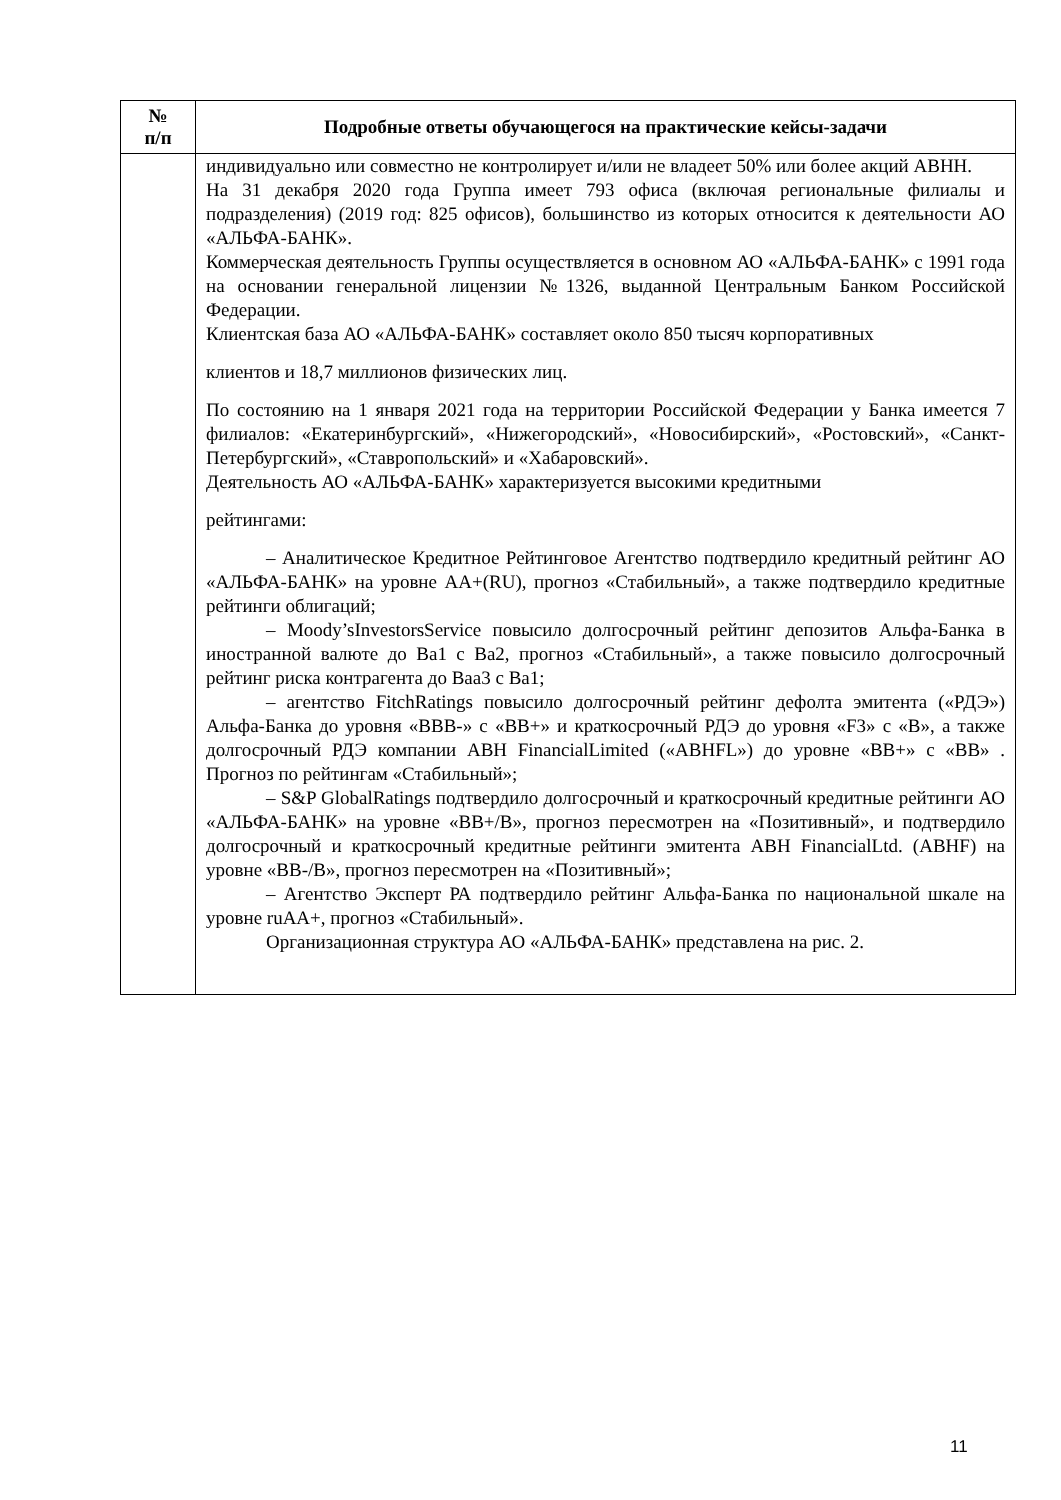| № п/п | Подробные ответы обучающегося на практические кейсы-задачи |
| --- | --- |
| | индивидуально или совместно не контролирует и/или не владеет 50% или более акций АВНН. На 31 декабря 2020 года Группа имеет 793 офиса (включая региональные филиалы и подразделения) (2019 год: 825 офисов), большинство из которых относится к деятельности АО «АЛЬФА-БАНК». Коммерческая деятельность Группы осуществляется в основном АО «АЛЬФА-БАНК» с 1991 года на основании генеральной лицензии №1326, выданной Центральным Банком Российской Федерации. Клиентская база АО «АЛЬФА-БАНК» составляет около 850 тысяч корпоративных клиентов и 18,7 миллионов физических лиц. По состоянию на 1 января 2021 года на территории Российской Федерации у Банка имеется 7 филиалов: «Екатеринбургский», «Нижегородский», «Новосибирский», «Ростовский», «Санкт-Петербургский», «Ставропольский» и «Хабаровский». Деятельность АО «АЛЬФА-БАНК» характеризуется высокими кредитными рейтингами: – Аналитическое Кредитное Рейтинговое Агентство подтвердило кредитный рейтинг АО «АЛЬФА-БАНК» на уровне АА+(RU), прогноз «Стабильный», а также подтвердило кредитные рейтинги облигаций; – Moody’sInvestorsService повысило долгосрочный рейтинг депозитов Альфа-Банка в иностранной валюте до Ba1 с Ba2, прогноз «Стабильный», а также повысило долгосрочный рейтинг риска контрагента до Baa3 с Ba1; – агентство FitchRatings повысило долгосрочный рейтинг дефолта эмитента («РДЭ») Альфа-Банка до уровня «BBB-» с «BB+» и краткосрочный РДЭ до уровня «F3» с «B», а также долгосрочный РДЭ компании ABH FinancialLimited («ABHFL») до уровне «BB+» с «BB» . Прогноз по рейтингам «Стабильный»; – S&P GlobalRatings подтвердило долгосрочный и краткосрочный кредитные рейтинги АО «АЛЬФА-БАНК» на уровне «BB+/B», прогноз пересмотрен на «Позитивный», и подтвердило долгосрочный и краткосрочный кредитные рейтинги эмитента ABH FinancialLtd. (ABHF) на уровне «BB-/B», прогноз пересмотрен на «Позитивный»; – Агентство Эксперт РА подтвердило рейтинг Альфа-Банка по национальной шкале на уровне ruAA+, прогноз «Стабильный». Организационная структура АО «АЛЬФА-БАНК» представлена на рис. 2. |
11